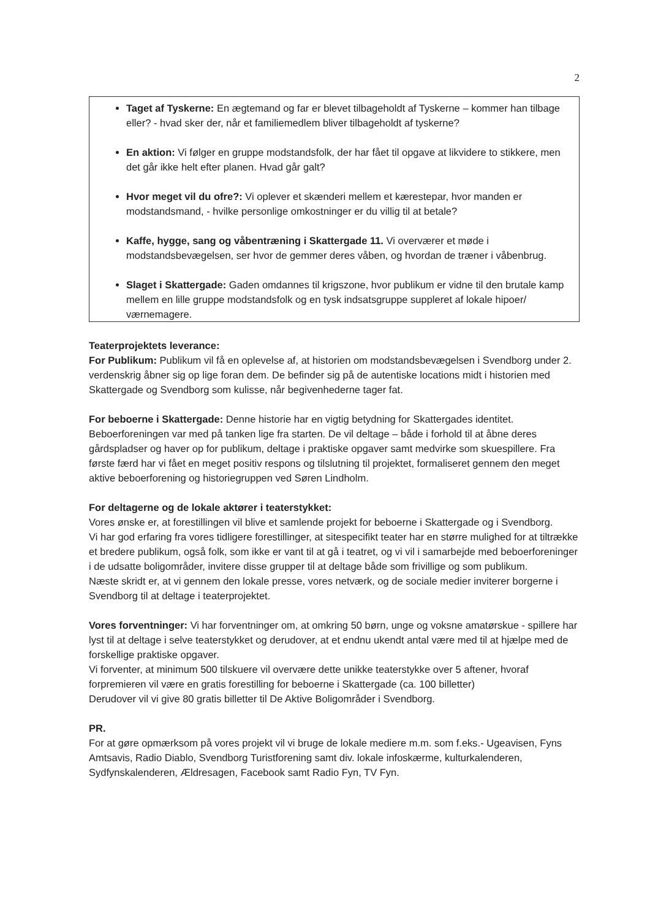2
Taget af Tyskerne: En ægtemand og far er blevet tilbageholdt af Tyskerne – kommer han tilbage eller? - hvad sker der, når et familiemedlem bliver tilbageholdt af tyskerne?
En aktion: Vi følger en gruppe modstandsfolk, der har fået til opgave at likvidere to stikkere, men det går ikke helt efter planen. Hvad går galt?
Hvor meget vil du ofre?: Vi oplever et skænderi mellem et kærestepar, hvor manden er modstandsmand, - hvilke personlige omkostninger er du villig til at betale?
Kaffe, hygge, sang og våbentræning i Skattergade 11. Vi overværer et møde i modstandsbevægelsen, ser hvor de gemmer deres våben, og hvordan de træner i våbenbrug.
Slaget i Skattergade: Gaden omdannes til krigszone, hvor publikum er vidne til den brutale kamp mellem en lille gruppe modstandsfolk og en tysk indsatsgruppe suppleret af lokale hipoer/ værnemagere.
Teaterprojektets leverance:
For Publikum: Publikum vil få en oplevelse af, at historien om modstandsbevægelsen i Svendborg under 2. verdenskrig åbner sig op lige foran dem. De befinder sig på de autentiske locations midt i historien med Skattergade og Svendborg som kulisse, når begivenhederne tager fat.
For beboerne i Skattergade: Denne historie har en vigtig betydning for Skattergades identitet. Beboerforeningen var med på tanken lige fra starten. De vil deltage – både i forhold til at åbne deres gårdspladser og haver op for publikum, deltage i praktiske opgaver samt medvirke som skuespillere. Fra første færd har vi fået en meget positiv respons og tilslutning til projektet, formaliseret gennem den meget aktive beboerforening og historiegruppen ved Søren Lindholm.
For deltagerne og de lokale aktører i teaterstykket:
Vores ønske er, at forestillingen vil blive et samlende projekt for beboerne i Skattergade og i Svendborg.
Vi har god erfaring fra vores tidligere forestillinger, at sitespecifikt teater har en større mulighed for at tiltrække et bredere publikum, også folk, som ikke er vant til at gå i teatret, og vi vil i samarbejde med beboerforeninger i de udsatte boligområder, invitere disse grupper til at deltage både som frivillige og som publikum.
Næste skridt er, at vi gennem den lokale presse, vores netværk, og de sociale medier inviterer borgerne i Svendborg til at deltage i teaterprojektet.
Vores forventninger: Vi har forventninger om, at omkring 50 børn, unge og voksne amatørskue - spillere har lyst til at deltage i selve teaterstykket og derudover, at et endnu ukendt antal være med til at hjælpe med de forskellige praktiske opgaver.
Vi forventer, at minimum 500 tilskuere vil overvære dette unikke teaterstykke over 5 aftener, hvoraf forpremieren vil være en gratis forestilling for beboerne i Skattergade (ca. 100 billetter)
Derudover vil vi give 80 gratis billetter til De Aktive Boligområder i Svendborg.
PR.
For at gøre opmærksom på vores projekt vil vi bruge de lokale mediere m.m. som f.eks.- Ugeavisen, Fyns Amtsavis, Radio Diablo, Svendborg Turistforening samt div. lokale infoskærme, kulturkalenderen, Sydfynskalenderen, Ældresagen, Facebook samt Radio Fyn, TV Fyn.